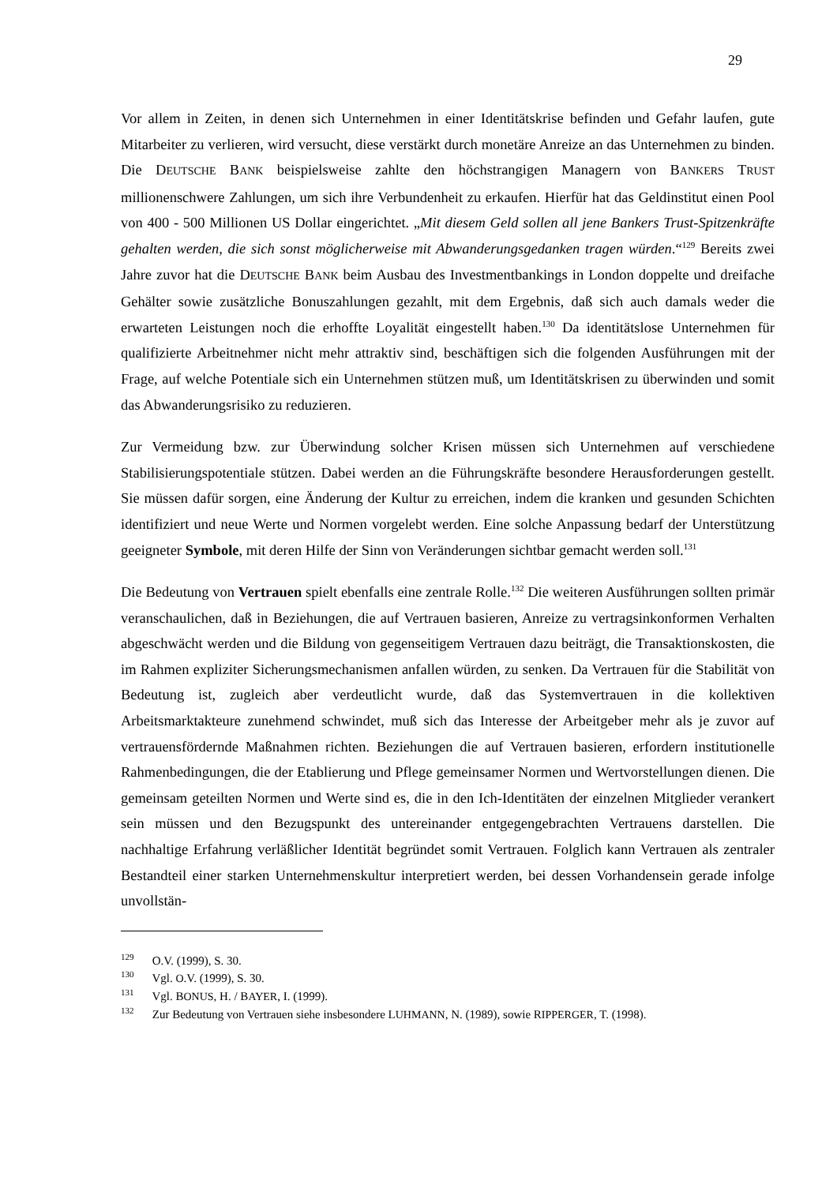29
Vor allem in Zeiten, in denen sich Unternehmen in einer Identitätskrise befinden und Gefahr laufen, gute Mitarbeiter zu verlieren, wird versucht, diese verstärkt durch monetäre Anreize an das Unternehmen zu binden. Die DEUTSCHE BANK beispielsweise zahlte den höchstrangigen Managern von BANKERS TRUST millionenschwere Zahlungen, um sich ihre Verbundenheit zu erkaufen. Hierfür hat das Geldinstitut einen Pool von 400 - 500 Millionen US Dollar eingerichtet. „Mit diesem Geld sollen all jene Bankers Trust-Spitzenkräfte gehalten werden, die sich sonst möglicherweise mit Abwanderungsgedanken tragen würden.“<sup>129</sup> Bereits zwei Jahre zuvor hat die DEUTSCHE BANK beim Ausbau des Investmentbankings in London doppelte und dreifache Gehälter sowie zusätzliche Bonuszahlungen gezahlt, mit dem Ergebnis, daß sich auch damals weder die erwarteten Leistungen noch die erhoffte Loyalität eingestellt haben.<sup>130</sup> Da identitätslose Unternehmen für qualifizierte Arbeitnehmer nicht mehr attraktiv sind, beschäftigen sich die folgenden Ausführungen mit der Frage, auf welche Potentiale sich ein Unternehmen stützen muß, um Identitätskrisen zu überwinden und somit das Abwanderungsrisiko zu reduzieren.
Zur Vermeidung bzw. zur Überwindung solcher Krisen müssen sich Unternehmen auf verschiedene Stabilisierungspotentiale stützen. Dabei werden an die Führungskräfte besondere Herausforderungen gestellt. Sie müssen dafür sorgen, eine Änderung der Kultur zu erreichen, indem die kranken und gesunden Schichten identifiziert und neue Werte und Normen vorgelebt werden. Eine solche Anpassung bedarf der Unterstützung geeigneter Symbole, mit deren Hilfe der Sinn von Veränderungen sichtbar gemacht werden soll.<sup>131</sup>
Die Bedeutung von Vertrauen spielt ebenfalls eine zentrale Rolle.<sup>132</sup> Die weiteren Ausführungen sollten primär veranschaulichen, daß in Beziehungen, die auf Vertrauen basieren, Anreize zu vertragsinkonformen Verhalten abgeschwächt werden und die Bildung von gegenseitigem Vertrauen dazu beiträgt, die Transaktionskosten, die im Rahmen expliziter Sicherungsmechanismen anfallen würden, zu senken. Da Vertrauen für die Stabilität von Bedeutung ist, zugleich aber verdeutlicht wurde, daß das Systemvertrauen in die kollektiven Arbeitsmarktakteure zunehmend schwindet, muß sich das Interesse der Arbeitgeber mehr als je zuvor auf vertrauensfördernde Maßnahmen richten. Beziehungen die auf Vertrauen basieren, erfordern institutionelle Rahmenbedingungen, die der Etablierung und Pflege gemeinsamer Normen und Wertvorstellungen dienen. Die gemeinsam geteilten Normen und Werte sind es, die in den Ich-Identitäten der einzelnen Mitglieder verankert sein müssen und den Bezugspunkt des untereinander entgegengebrachten Vertrauens darstellen. Die nachhaltige Erfahrung verläßlicher Identität begründet somit Vertrauen. Folglich kann Vertrauen als zentraler Bestandteil einer starken Unternehmenskultur interpretiert werden, bei dessen Vorhandensein gerade infolge unvollstän-
<sup>129</sup> O.V. (1999), S. 30.
<sup>130</sup> Vgl. O.V. (1999), S. 30.
<sup>131</sup> Vgl. BONUS, H. / BAYER, I. (1999).
<sup>132</sup> Zur Bedeutung von Vertrauen siehe insbesondere LUHMANN, N. (1989), sowie RIPPERGER, T. (1998).